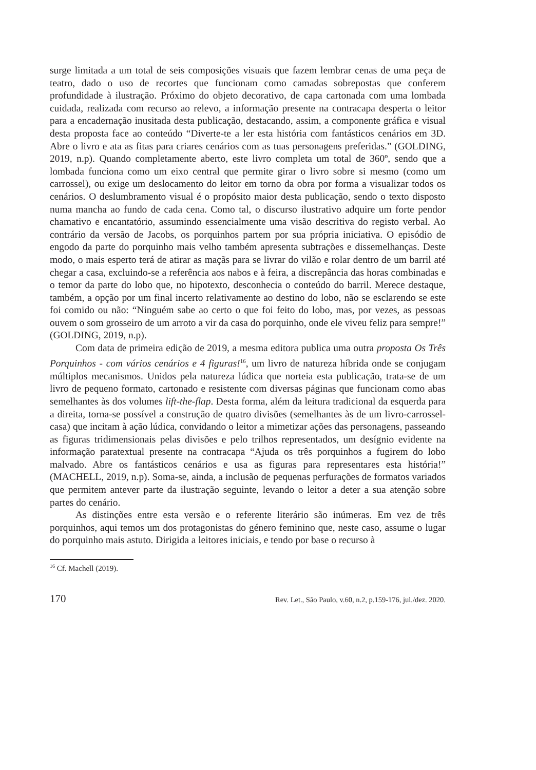surge limitada a um total de seis composições visuais que fazem lembrar cenas de uma peça de teatro, dado o uso de recortes que funcionam como camadas sobrepostas que conferem profundidade à ilustração. Próximo do objeto decorativo, de capa cartonada com uma lombada cuidada, realizada com recurso ao relevo, a informação presente na contracapa desperta o leitor para a encadernação inusitada desta publicação, destacando, assim, a componente gráfica e visual desta proposta face ao conteúdo “Diverte-te a ler esta história com fantásticos cenários em 3D. Abre o livro e ata as fitas para criares cenários com as tuas personagens preferidas.” (GOLDING, 2019, n.p). Quando completamente aberto, este livro completa um total de 360º, sendo que a lombada funciona como um eixo central que permite girar o livro sobre si mesmo (como um carrossel), ou exige um deslocamento do leitor em torno da obra por forma a visualizar todos os cenários. O deslumbramento visual é o propósito maior desta publicação, sendo o texto disposto numa mancha ao fundo de cada cena. Como tal, o discurso ilustrativo adquire um forte pendor chamativo e encantatório, assumindo essencialmente uma visão descritiva do registo verbal. Ao contrário da versão de Jacobs, os porquinhos partem por sua própria iniciativa. O episódio de engodo da parte do porquinho mais velho também apresenta subtrações e dissemelhanças. Deste modo, o mais esperto terá de atirar as maçãs para se livrar do vilão e rolar dentro de um barril até chegar a casa, excluindo-se a referência aos nabos e à feira, a discrepância das horas combinadas e o temor da parte do lobo que, no hipotexto, desconhecia o conteúdo do barril. Merece destaque, também, a opção por um final incerto relativamente ao destino do lobo, não se esclarendo se este foi comido ou não: “Ninguém sabe ao certo o que foi feito do lobo, mas, por vezes, as pessoas ouvem o som grosseiro de um arroto a vir da casa do porquinho, onde ele viveu feliz para sempre!” (GOLDING, 2019, n.p).
Com data de primeira edição de 2019, a mesma editora publica uma outra proposta Os Três Porquinhos - com vários cenários e 4 figuras!<sup>16</sup>, um livro de natureza híbrida onde se conjugam múltiplos mecanismos. Unidos pela natureza lúdica que norteia esta publicação, trata-se de um livro de pequeno formato, cartonado e resistente com diversas páginas que funcionam como abas semelhantes às dos volumes lift-the-flap. Desta forma, além da leitura tradicional da esquerda para a direita, torna-se possível a construção de quatro divisões (semelhantes às de um livro-carrossel-casa) que incitam à ação lúdica, convidando o leitor a mimetizar ações das personagens, passeando as figuras tridimensionais pelas divisões e pelo trilhos representados, um desígnio evidente na informação paratextual presente na contracapa “Ajuda os três porquinhos a fugirem do lobo malvado. Abre os fantásticos cenários e usa as figuras para representares esta história!” (MACHELL, 2019, n.p). Soma-se, ainda, a inclusão de pequenas perfurações de formatos variados que permitem antever parte da ilustração seguinte, levando o leitor a deter a sua atenção sobre partes do cenário.
As distinções entre esta versão e o referente literário são inúmeras. Em vez de três porquinhos, aqui temos um dos protagonistas do género feminino que, neste caso, assume o lugar do porquinho mais astuto. Dirigida a leitores iniciais, e tendo por base o recurso à
<sup>16</sup> Cf. Machell (2019).
170 Rev. Let., São Paulo, v.60, n.2, p.159-176, jul./dez. 2020.